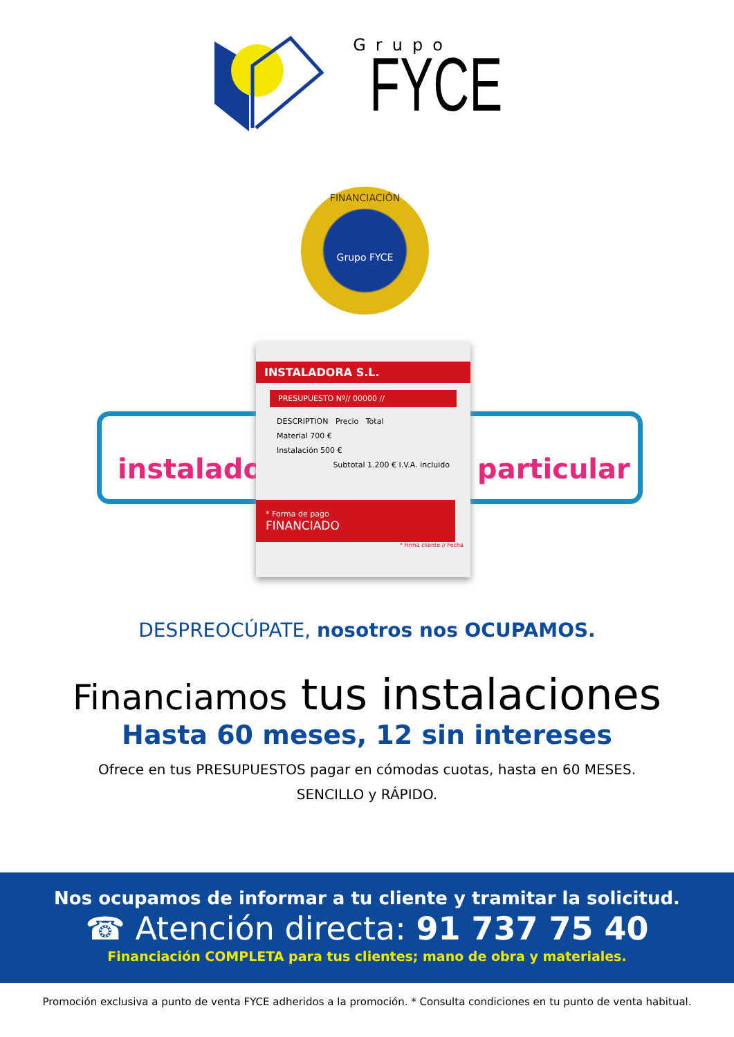Grupo
FYCE
instalador particular
FINANCIACIÓN
Grupo FYCE
INSTALADORA S.L.
PRESUPUESTO Nº// 00000 //
DESCRIPTION Precio Total
Material 700 €
Instalación 500 €
Subtotal 1.200 € I.V.A. incluido
* Forma de pago
FINANCIADO
* Firma cliente // Fecha
DESPREOCÚPATE, nosotros nos OCUPAMOS.
Financiamos tus instalaciones
Hasta 60 meses, 12 sin intereses
Ofrece en tus PRESUPUESTOS pagar en cómodas cuotas, hasta en 60 MESES.
SENCILLO y RÁPIDO.
Nos ocupamos de informar a tu cliente y tramitar la solicitud.
☎ Atención directa: 91 737 75 40
Financiación COMPLETA para tus clientes; mano de obra y materiales.
Promoción exclusiva a punto de venta FYCE adheridos a la promoción. * Consulta condiciones en tu punto de venta habitual.